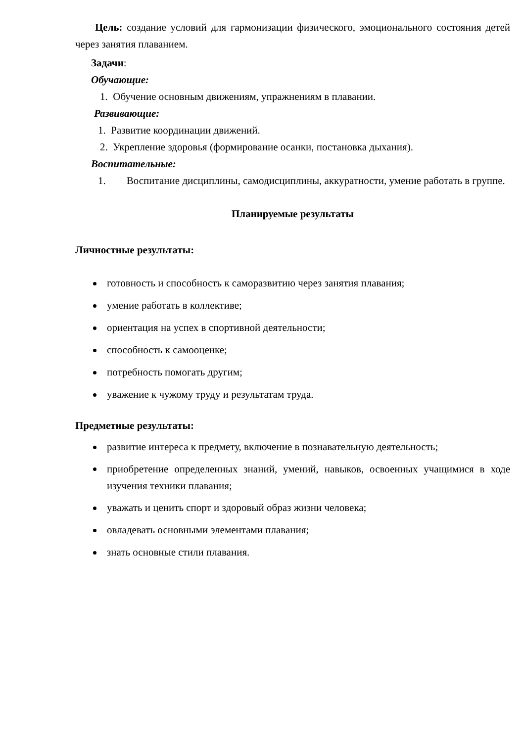Цель: создание условий для гармонизации физического, эмоционального состояния детей через занятия плаванием.
Задачи:
Обучающие:
1. Обучение основным движениям, упражнениям в плавании.
Развивающие:
1. Развитие координации движений.
2. Укрепление здоровья (формирование осанки, постановка дыхания).
Воспитательные:
1. Воспитание дисциплины, самодисциплины, аккуратности, умение работать в группе.
Планируемые результаты
Личностные результаты:
готовность и способность к саморазвитию через занятия плавания;
умение работать в коллективе;
ориентация на успех в спортивной деятельности;
способность к самооценке;
потребность помогать другим;
уважение к чужому труду и результатам труда.
Предметные результаты:
развитие интереса к предмету, включение в познавательную деятельность;
приобретение определенных знаний, умений, навыков, освоенных учащимися в ходе изучения техники плавания;
уважать и ценить спорт и здоровый образ жизни человека;
овладевать основными элементами плавания;
знать основные стили плавания.